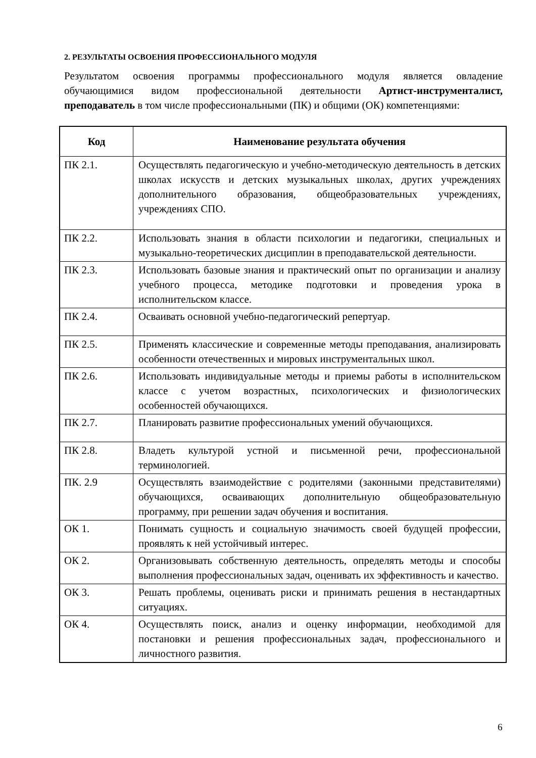2. РЕЗУЛЬТАТЫ ОСВОЕНИЯ ПРОФЕССИОНАЛЬНОГО МОДУЛЯ
Результатом освоения программы профессионального модуля является овладение обучающимися видом профессиональной деятельности Артист-инструменталист, преподаватель в том числе профессиональными (ПК) и общими (ОК) компетенциями:
| Код | Наименование результата обучения |
| --- | --- |
| ПК 2.1. | Осуществлять педагогическую и учебно-методическую деятельность в детских школах искусств и детских музыкальных школах, других учреждениях дополнительного образования, общеобразовательных учреждениях, учреждениях СПО. |
| ПК 2.2. | Использовать знания в области психологии и педагогики, специальных и музыкально-теоретических дисциплин в преподавательской деятельности. |
| ПК 2.3. | Использовать базовые знания и практический опыт по организации и анализу учебного процесса, методике подготовки и проведения урока в исполнительском классе. |
| ПК 2.4. | Осваивать основной учебно-педагогический репертуар. |
| ПК 2.5. | Применять классические и современные методы преподавания, анализировать особенности отечественных и мировых инструментальных школ. |
| ПК 2.6. | Использовать индивидуальные методы и приемы работы в исполнительском классе с учетом возрастных, психологических и физиологических особенностей обучающихся. |
| ПК 2.7. | Планировать развитие профессиональных умений обучающихся. |
| ПК 2.8. | Владеть культурой устной и письменной речи, профессиональной терминологией. |
| ПК. 2.9 | Осуществлять взаимодействие с родителями (законными представителями) обучающихся, осваивающих дополнительную общеобразовательную программу, при решении задач обучения и воспитания. |
| ОК 1. | Понимать сущность и социальную значимость своей будущей профессии, проявлять к ней устойчивый интерес. |
| ОК 2. | Организовывать собственную деятельность, определять методы и способы выполнения профессиональных задач, оценивать их эффективность и качество. |
| ОК 3. | Решать проблемы, оценивать риски и принимать решения в нестандартных ситуациях. |
| ОК 4. | Осуществлять поиск, анализ и оценку информации, необходимой для постановки и решения профессиональных задач, профессионального и личностного развития. |
6